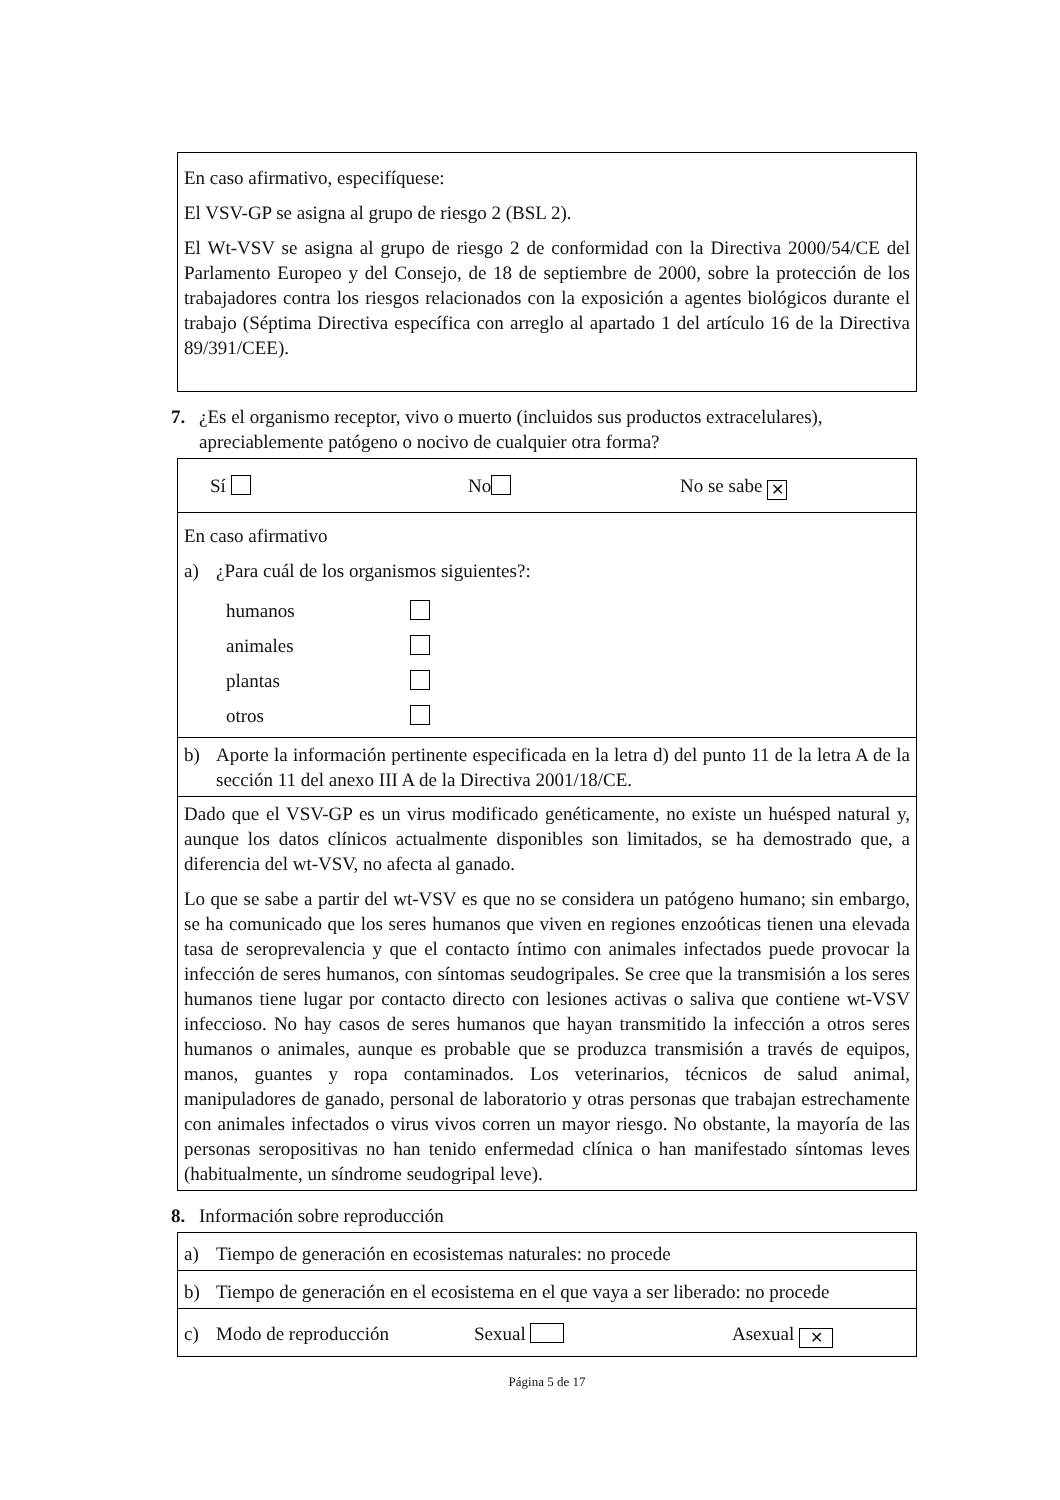En caso afirmativo, especifíquese:
El VSV-GP se asigna al grupo de riesgo 2 (BSL 2).
El Wt-VSV se asigna al grupo de riesgo 2 de conformidad con la Directiva 2000/54/CE del Parlamento Europeo y del Consejo, de 18 de septiembre de 2000, sobre la protección de los trabajadores contra los riesgos relacionados con la exposición a agentes biológicos durante el trabajo (Séptima Directiva específica con arreglo al apartado 1 del artículo 16 de la Directiva 89/391/CEE).
7. ¿Es el organismo receptor, vivo o muerto (incluidos sus productos extracelulares), apreciablemente patógeno o nocivo de cualquier otra forma?
Sí No No se sabe ✕
En caso afirmativo
a) ¿Para cuál de los organismos siguientes?:
humanos
animales
plantas
otros
b) Aporte la información pertinente especificada en la letra d) del punto 11 de la letra A de la sección 11 del anexo III A de la Directiva 2001/18/CE.
Dado que el VSV-GP es un virus modificado genéticamente, no existe un huésped natural y, aunque los datos clínicos actualmente disponibles son limitados, se ha demostrado que, a diferencia del wt-VSV, no afecta al ganado.
Lo que se sabe a partir del wt-VSV es que no se considera un patógeno humano; sin embargo, se ha comunicado que los seres humanos que viven en regiones enzoóticas tienen una elevada tasa de seroprevalencia y que el contacto íntimo con animales infectados puede provocar la infección de seres humanos, con síntomas seudogripales. Se cree que la transmisión a los seres humanos tiene lugar por contacto directo con lesiones activas o saliva que contiene wt-VSV infeccioso. No hay casos de seres humanos que hayan transmitido la infección a otros seres humanos o animales, aunque es probable que se produzca transmisión a través de equipos, manos, guantes y ropa contaminados. Los veterinarios, técnicos de salud animal, manipuladores de ganado, personal de laboratorio y otras personas que trabajan estrechamente con animales infectados o virus vivos corren un mayor riesgo. No obstante, la mayoría de las personas seropositivas no han tenido enfermedad clínica o han manifestado síntomas leves (habitualmente, un síndrome seudogripal leve).
8. Información sobre reproducción
a) Tiempo de generación en ecosistemas naturales: no procede
b) Tiempo de generación en el ecosistema en el que vaya a ser liberado: no procede
c) Modo de reproducción Sexual Asexual ✕
Página 5 de 17